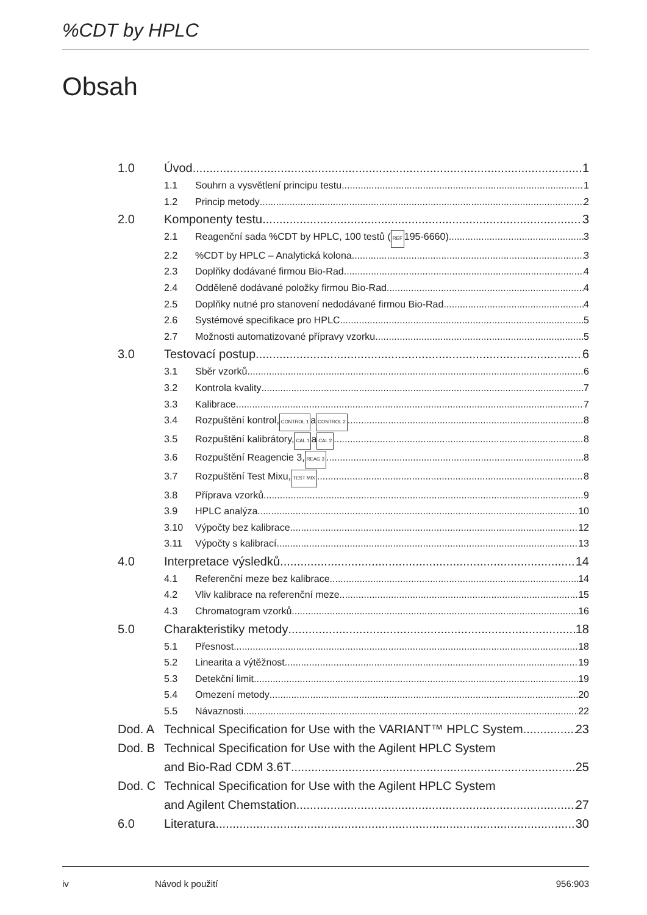%CDT by HPLC
Obsah
1.0 Úvod 1
1.1 Souhrn a vysvětlení principu testu 1
1.2 Princip metody 2
2.0 Komponenty testu 3
2.1 Reagenční sada %CDT by HPLC, 100 testů (REF 195-6660) 3
2.2%CDT by HPLC – Analytická kolona 3
2.3 Doplňky dodávané firmou Bio-Rad 4
2.4 Odděleně dodávané položky firmou Bio-Rad 4
2.5 Doplňky nutné pro stanovení nedodávané firmou Bio-Rad 4
2.6 Systémové specifikace pro HPLC 5
2.7 Možnosti automatizované přípravy vzorku 5
3.0 Testovací postup 6
3.1 Sběr vzorků 6
3.2 Kontrola kvality 7
3.3 Kalibrace 7
3.4 Rozpuštění kontrol, CONTROL 1 a CONTROL 2 8
3.5 Rozpuštění kalibrátory, CAL 1 a CAL 2 8
3.6 Rozpuštění Reagencie 3, REAG 3 8
3.7 Rozpuštění Test Mixu, TEST MIX 8
3.8 Příprava vzorků 9
3.9 HPLC analýza 10
3.10 Výpočty bez kalibrace 12
3.11 Výpočty s kalibrací 13
4.0 Interpretace výsledků 14
4.1 Referenční meze bez kalibrace 14
4.2 Vliv kalibrace na referenční meze. 15
4.3 Chromatogram vzorků 16
5.0 Charakteristiky metody 18
5.1 Přesnost 18
5.2 Linearita a výtěžnost 19
5.3 Detekční limit 19
5.4 Omezení metody 20
5.5 Návaznosti 22
Dod. A Technical Specification for Use with the VARIANT™ HPLC System 23
Dod. B Technical Specification for Use with the Agilent HPLC System
and Bio-Rad CDM 3.6T 25
Dod. C Technical Specification for Use with the Agilent HPLC System
and Agilent Chemstation 27
6.0 Literatura 30
iv Návod k použití 956:903